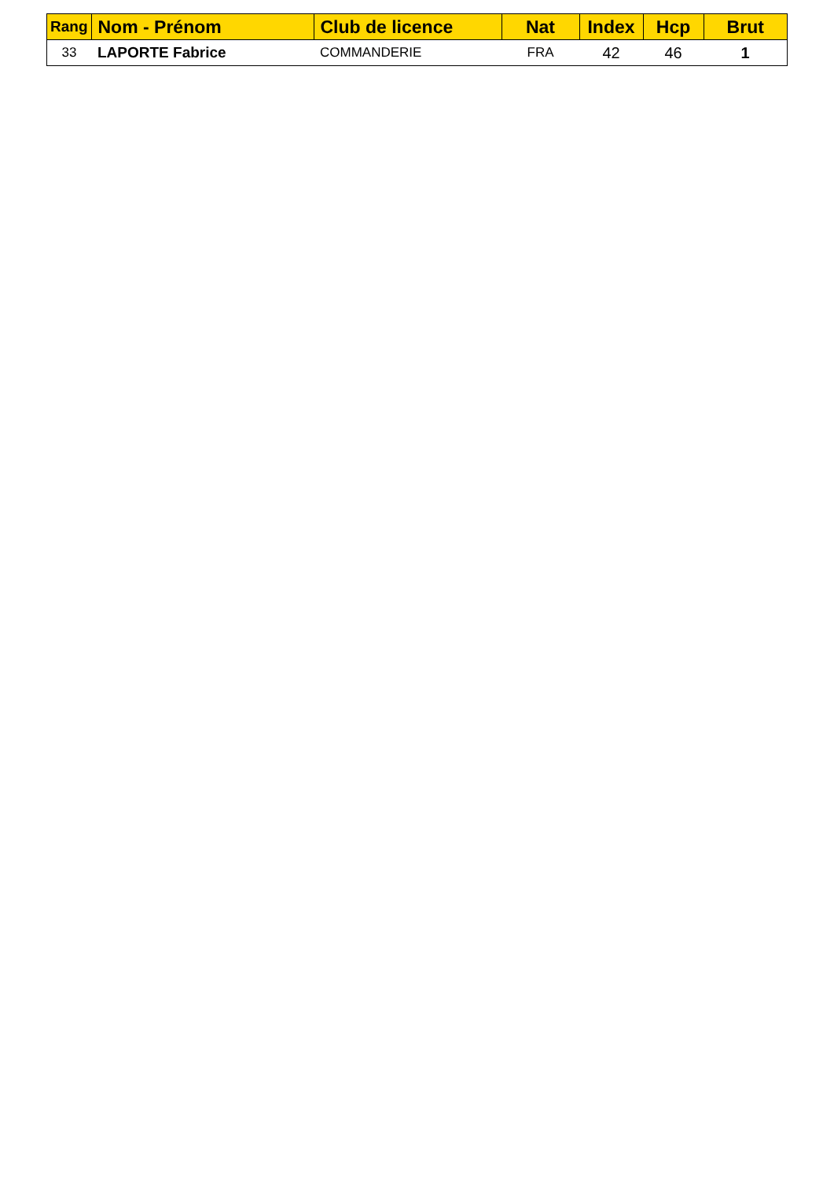| Rang | Nom - Prénom | Club de licence | Nat | Index | Hcp | Brut |
| --- | --- | --- | --- | --- | --- | --- |
| 33 | LAPORTE Fabrice | COMMANDERIE | FRA | 42 | 46 | 1 |